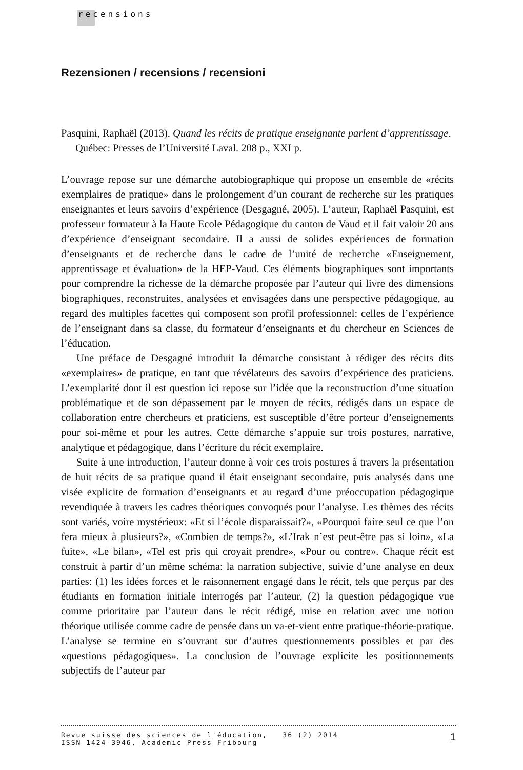recensions
Rezensionen / recensions / recensioni
Pasquini, Raphaël (2013). Quand les récits de pratique enseignante parlent d’apprentissage. Québec: Presses de l’Université Laval. 208 p., XXI p.
L’ouvrage repose sur une démarche autobiographique qui propose un ensemble de «récits exemplaires de pratique» dans le prolongement d’un courant de recherche sur les pratiques enseignantes et leurs savoirs d’expérience (Desgagné, 2005). L’auteur, Raphaël Pasquini, est professeur formateur à la Haute Ecole Pédagogique du canton de Vaud et il fait valoir 20 ans d’expérience d’enseignant secondaire. Il a aussi de solides expériences de formation d’enseignants et de recherche dans le cadre de l’unité de recherche «Enseignement, apprentissage et évaluation» de la HEP-Vaud. Ces éléments biographiques sont importants pour comprendre la richesse de la démarche proposée par l’auteur qui livre des dimensions biographiques, reconstruites, analysées et envisagées dans une perspective pédagogique, au regard des multiples facettes qui composent son profil professionnel: celles de l’expérience de l’enseignant dans sa classe, du formateur d’enseignants et du chercheur en Sciences de l’éducation.
Une préface de Desgagné introduit la démarche consistant à rédiger des récits dits «exemplaires» de pratique, en tant que révélateurs des savoirs d’expérience des praticiens. L’exemplarité dont il est question ici repose sur l’idée que la reconstruction d’une situation problématique et de son dépassement par le moyen de récits, rédigés dans un espace de collaboration entre chercheurs et praticiens, est susceptible d’être porteur d’enseignements pour soi-même et pour les autres. Cette démarche s’appuie sur trois postures, narrative, analytique et pédagogique, dans l’écriture du récit exemplaire.
Suite à une introduction, l’auteur donne à voir ces trois postures à travers la présentation de huit récits de sa pratique quand il était enseignant secondaire, puis analysés dans une visée explicite de formation d’enseignants et au regard d’une préoccupation pédagogique revendiquée à travers les cadres théoriques convoqués pour l’analyse. Les thèmes des récits sont variés, voire mystérieux: «Et si l’école disparaissait?», «Pourquoi faire seul ce que l’on fera mieux à plusieurs?», «Combien de temps?», «L’Irak n’est peut-être pas si loin», «La fuite», «Le bilan», «Tel est pris qui croyait prendre», «Pour ou contre». Chaque récit est construit à partir d’un même schéma: la narration subjective, suivie d’une analyse en deux parties: (1) les idées forces et le raisonnement engagé dans le récit, tels que perçus par des étudiants en formation initiale interrogés par l’auteur, (2) la question pédagogique vue comme prioritaire par l’auteur dans le récit rédigé, mise en relation avec une notion théorique utilisée comme cadre de pensée dans un va-et-vient entre pratique-théorie-pratique. L’analyse se termine en s’ouvrant sur d’autres questionnements possibles et par des «questions pédagogiques». La conclusion de l’ouvrage explicite les positionnements subjectifs de l’auteur par
Revue suisse des sciences de l'éducation, 36 (2) 2014
ISSN 1424-3946, Academic Press Fribourg
1